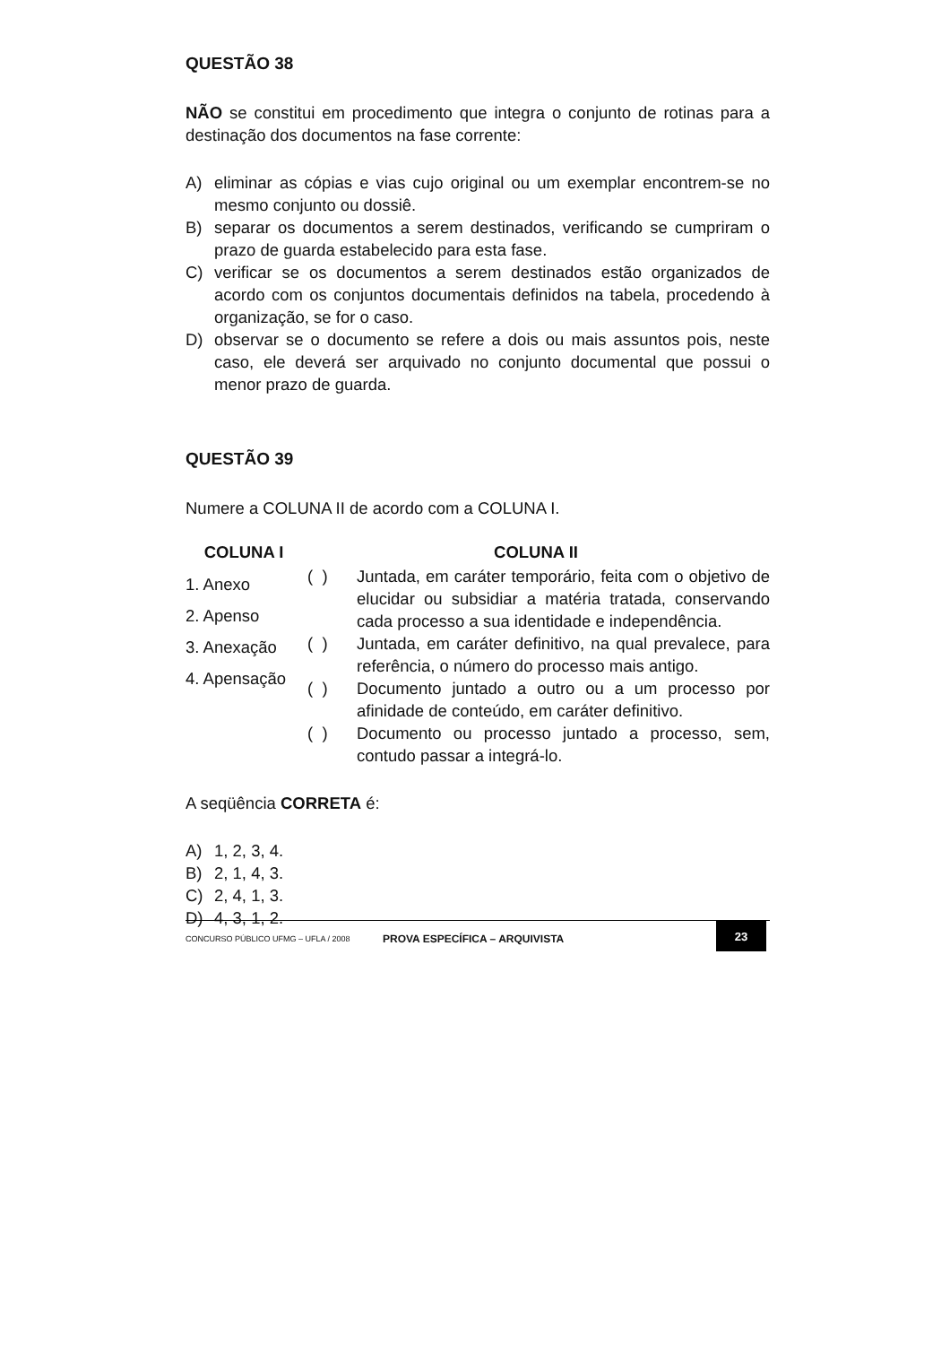QUESTÃO 38
NÃO se constitui em procedimento que integra o conjunto de rotinas para a destinação dos documentos na fase corrente:
A) eliminar as cópias e vias cujo original ou um exemplar encontrem-se no mesmo conjunto ou dossiê.
B) separar os documentos a serem destinados, verificando se cumpriram o prazo de guarda estabelecido para esta fase.
C) verificar se os documentos a serem destinados estão organizados de acordo com os conjuntos documentais definidos na tabela, procedendo à organização, se for o caso.
D) observar se o documento se refere a dois ou mais assuntos pois, neste caso, ele deverá ser arquivado no conjunto documental que possui o menor prazo de guarda.
QUESTÃO 39
Numere a COLUNA II de acordo com a COLUNA I.
| COLUNA I | COLUNA II | |
| --- | --- | --- |
| 1. Anexo 2. Apenso 3. Anexação 4. Apensação | ( ) | Juntada, em caráter temporário, feita com o objetivo de elucidar ou subsidiar a matéria tratada, conservando cada processo a sua identidade e independência. |
| | ( ) | Juntada, em caráter definitivo, na qual prevalece, para referência, o número do processo mais antigo. |
| | ( ) | Documento juntado a outro ou a um processo por afinidade de conteúdo, em caráter definitivo. |
| | ( ) | Documento ou processo juntado a processo, sem, contudo passar a integrá-lo. |
A seqüência CORRETA é:
A) 1, 2, 3, 4.
B) 2, 1, 4, 3.
C) 2, 4, 1, 3.
D) 4, 3, 1, 2.
CONCURSO PÚBLICO UFMG – UFLA / 2008 PROVA ESPECÍFICA – ARQUIVISTA 23